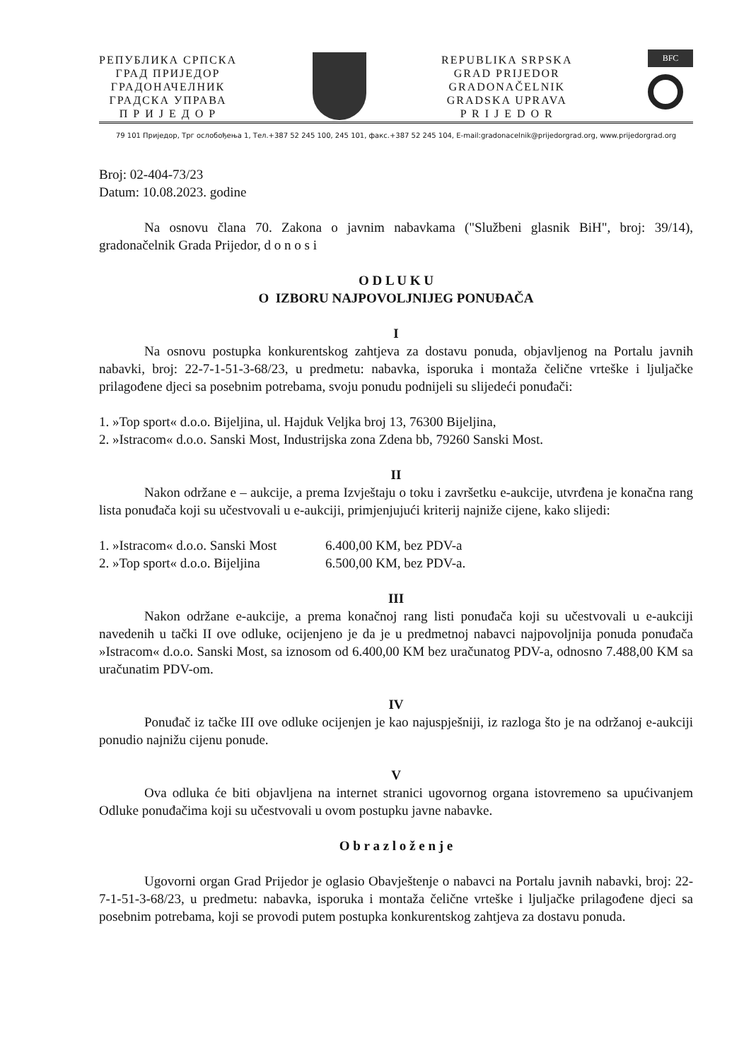РЕПУБЛИКА СРПСКА
ГРАД ПРИЈЕДОР
ГРАДОНАЧЕЛНИК
ГРАДСКА УПРАВА
П Р И Ј Е Д О Р
REPUBLIKA SRPSKA
GRAD PRIJEDOR
GRADONAČELNIK
GRADSKA UPRAVA
P R I J E D O R
BFC
79 101 Приједор, Трг ослобођења 1, Тел.+387 52 245 100, 245 101, факс.+387 52 245 104, E-mail:gradonacelnik@prijedorgrad.org, www.prijedorgrad.org
Broj: 02-404-73/23
Datum: 10.08.2023. godine
Na osnovu člana 70. Zakona o javnim nabavkama ("Službeni glasnik BiH", broj: 39/14), gradonačelnik Grada Prijedor, d o n o s i
O D L U K U
O IZBORU NAJPOVOLJNIJEG PONUĐAČA
I
Na osnovu postupka konkurentskog zahtjeva za dostavu ponuda, objavljenog na Portalu javnih nabavki, broj: 22-7-1-51-3-68/23, u predmetu: nabavka, isporuka i montaža čelične vrteške i ljuljačke prilagođene djeci sa posebnim potrebama, svoju ponudu podnijeli su slijedeći ponuđači:
1. »Top sport« d.o.o. Bijeljina, ul. Hajduk Veljka broj 13, 76300 Bijeljina,
2. »Istracom« d.o.o. Sanski Most, Industrijska zona Zdena bb, 79260 Sanski Most.
II
Nakon održane e – aukcije, a prema Izvještaju o toku i završetku e-aukcije, utvrđena je konačna rang lista ponuđača koji su učestvovali u e-aukciji, primjenjujući kriterij najniže cijene, kako slijedi:
1. »Istracom« d.o.o. Sanski Most 6.400,00 KM, bez PDV-a
2. »Top sport« d.o.o. Bijeljina 6.500,00 KM, bez PDV-a.
III
Nakon održane e-aukcije, a prema konačnoj rang listi ponuđača koji su učestvovali u e-aukciji navedenih u tački II ove odluke, ocijenjeno je da je u predmetnoj nabavci najpovoljnija ponuda ponuđača »Istracom« d.o.o. Sanski Most, sa iznosom od 6.400,00 KM bez uračunatog PDV-a, odnosno 7.488,00 KM sa uračunatim PDV-om.
IV
Ponuđač iz tačke III ove odluke ocijenjen je kao najuspješniji, iz razloga što je na održanoj e-aukciji ponudio najnižu cijenu ponude.
V
Ova odluka će biti objavljena na internet stranici ugovornog organa istovremeno sa upućivanjem Odluke ponuđačima koji su učestvovali u ovom postupku javne nabavke.
O b r a z l o ž e n j e
Ugovorni organ Grad Prijedor je oglasio Obavještenje o nabavci na Portalu javnih nabavki, broj: 22-7-1-51-3-68/23, u predmetu: nabavka, isporuka i montaža čelične vrteške i ljuljačke prilagođene djeci sa posebnim potrebama, koji se provodi putem postupka konkurentskog zahtjeva za dostavu ponuda.